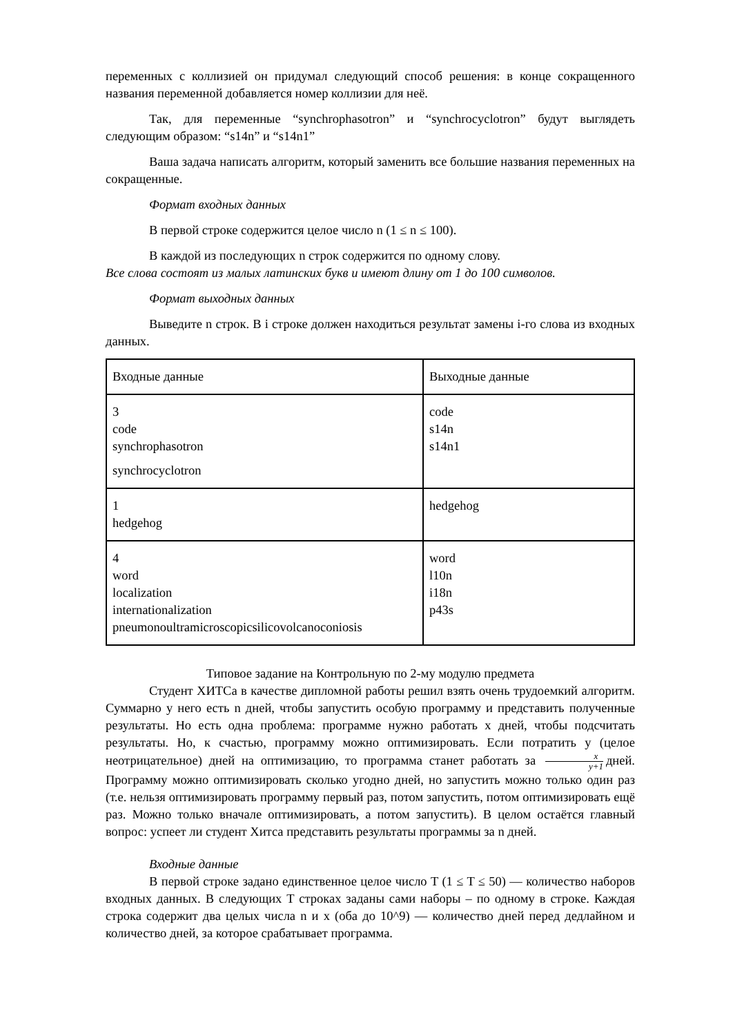переменных с коллизией он придумал следующий способ решения: в конце сокращенного названия переменной добавляется номер коллизии для неё.
Так, для переменные “synchrophasotron” и “synchrocyclotron” будут выглядеть следующим образом: “s14n” и “s14n1”
Ваша задача написать алгоритм, который заменить все большие названия переменных на сокращенные.
Формат входных данных
В первой строке содержится целое число n (1 ≤ n ≤ 100).
В каждой из последующих n строк содержится по одному слову.
Все слова состоят из малых латинских букв и имеют длину от 1 до 100 символов.
Формат выходных данных
Выведите n строк. В i строке должен находиться результат замены i-го слова из входных данных.
| Входные данные | Выходные данные |
| 3 code synchrophasotron synchrocyclotron | code s14n s14n1 |
| 1 hedgehog | hedgehog |
| 4 word localization internationalization pneumonoultramicroscopicsilicovolcanoconiosis | word l10n i18n p43s |
Типовое задание на Контрольную по 2-му модулю предмета
Студент ХИТСа в качестве дипломной работы решил взять очень трудоемкий алгоритм. Суммарно у него есть n дней, чтобы запустить особую программу и представить полученные результаты. Но есть одна проблема: программе нужно работать x дней, чтобы подсчитать результаты. Но, к счастью, программу можно оптимизировать. Если потратить y (целое неотрицательное) дней на оптимизацию, то программа станет работать за x y+1 дней. Программу можно оптимизировать сколько угодно дней, но запустить можно только один раз (т.е. нельзя оптимизировать программу первый раз, потом запустить, потом оптимизировать ещё раз. Можно только вначале оптимизировать, а потом запустить). В целом остаётся главный вопрос: успеет ли студент Хитса представить результаты программы за n дней.
Входные данные
В первой строке задано единственное целое число T (1 ≤ T ≤ 50) — количество наборов входных данных. В следующих T строках заданы сами наборы – по одному в строке. Каждая строка содержит два целых числа n и x (оба до 10^9) — количество дней перед дедлайном и количество дней, за которое срабатывает программа.